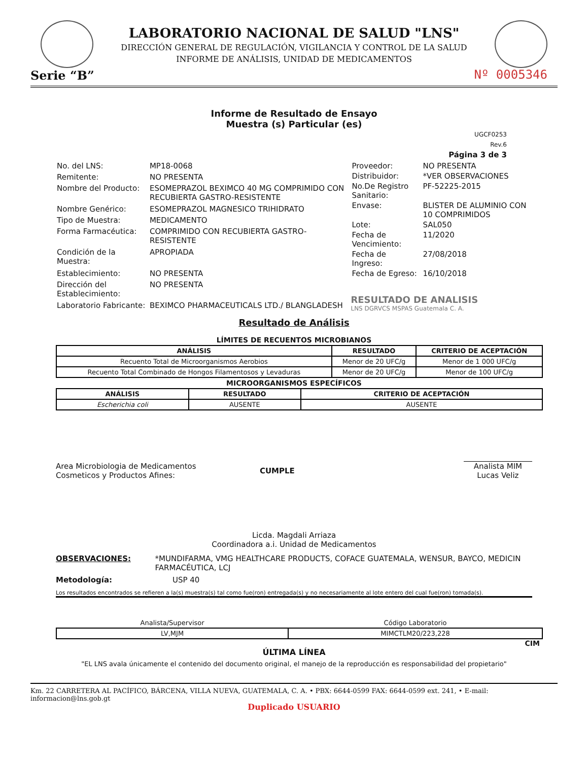LABORATORIO NACIONAL DE SALUD "LNS"
DIRECCIÓN GENERAL DE REGULACIÓN, VIGILANCIA Y CONTROL DE LA SALUD
INFORME DE ANÁLISIS, UNIDAD DE MEDICAMENTOS
Serie “B”
Nº 0005346
Informe de Resultado de Ensayo
Muestra (s) Particular (es)
UGCF0253
Rev.6
Página 3 de 3
| No. del LNS: | MP18-0068 |
| Remitente: | NO PRESENTA |
| Nombre del Producto: | ESOMEPRAZOL BEXIMCO 40 MG COMPRIMIDO CON RECUBIERTA GASTRO-RESISTENTE |
| Nombre Genérico: | ESOMEPRAZOL MAGNESICO TRIHIDRATO |
| Tipo de Muestra: | MEDICAMENTO |
| Forma Farmacéutica: | COMPRIMIDO CON RECUBIERTA GASTRO-RESISTENTE |
| Condición de la Muestra: | APROPIADA |
| Establecimiento: | NO PRESENTA |
| Dirección del Establecimiento: | NO PRESENTA |
| Laboratorio Fabricante: | BEXIMCO PHARMACEUTICALS LTD./ BLANGLADESH |
| Proveedor: | NO PRESENTA |
| Distribuidor: | *VER OBSERVACIONES |
| No.De Registro Sanitario: | PF-52225-2015 |
| Envase: | BLISTER DE ALUMINIO CON 10 COMPRIMIDOS |
| Lote: | SAL050 |
| Fecha de Vencimiento: | 11/2020 |
| Fecha de Ingreso: | 27/08/2018 |
| Fecha de Egreso: | 16/10/2018 |
RESULTADO DE ANALISIS
LNS DGRVCS MSPAS Guatemala C. A.
Resultado de Análisis
LÍMITES DE RECUENTOS MICROBIANOS
| ANÁLISIS | RESULTADO | CRITERIO DE ACEPTACIÓN |
| --- | --- | --- |
| Recuento Total de Microorganismos Aerobios | Menor de 20 UFC/g | Menor de 1 000 UFC/g |
| Recuento Total Combinado de Hongos Filamentosos y Levaduras | Menor de 20 UFC/g | Menor de 100 UFC/g |
MICROORGANISMOS ESPECÍFICOS
| ANÁLISIS | RESULTADO | CRITERIO DE ACEPTACIÓN |
| --- | --- | --- |
| Escherichia coli | AUSENTE | AUSENTE |
Area Microbiologia de Medicamentos
Cosmeticos y Productos Afines:
CUMPLE
Analista MIM
Lucas Veliz
Licda. Magdali Arriaza
Coordinadora a.i. Unidad de Medicamentos
OBSERVACIONES: *MUNDIFARMA, VMG HEALTHCARE PRODUCTS, COFACE GUATEMALA, WENSUR, BAYCO, MEDICIN FARMACÉUTICA, LCJ
Metodología: USP 40
Los resultados encontrados se refieren a la(s) muestra(s) tal como fue(ron) entregada(s) y no necesariamente al lote entero del cual fue(ron) tomada(s).
| Analista/Supervisor | Código Laboratorio |
| --- | --- |
| LV,MJM | MIMCTLM20/223,228 |
CIM
ÚLTIMA LÍNEA
"EL LNS avala únicamente el contenido del documento original, el manejo de la reproducción es responsabilidad del propietario"
Km. 22 CARRETERA AL PACÍFICO, BÁRCENA, VILLA NUEVA, GUATEMALA, C. A. • PBX: 6644-0599 FAX: 6644-0599 ext. 241, • E-mail: informacion@lns.gob.gt
Duplicado USUARIO